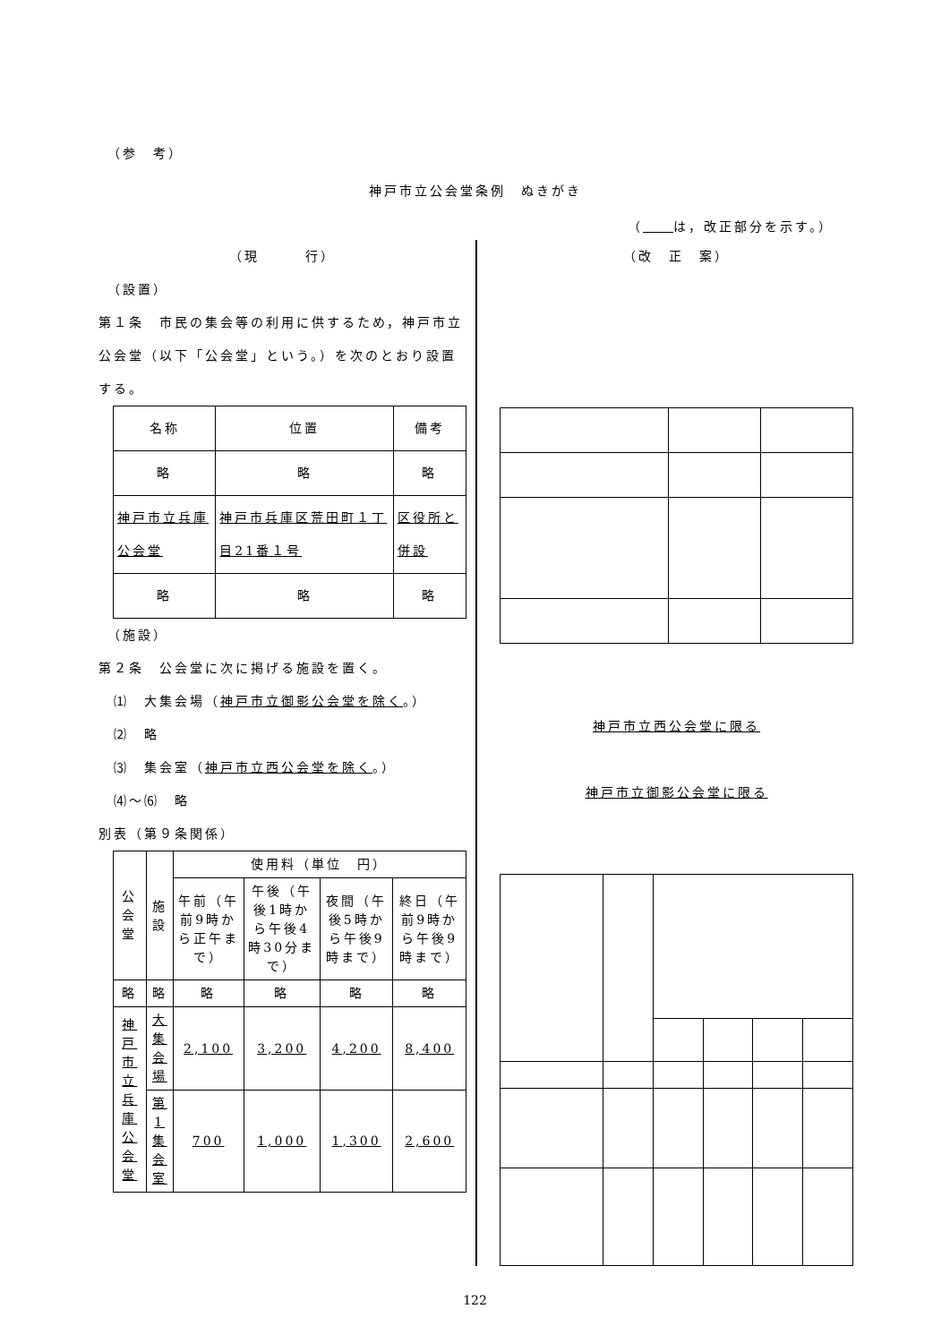（参　考）
神戸市立公会堂条例　ぬきがき
（　　 は，改正部分を示す。）
（現　　　行）
　（設置）
第１条　市民の集会等の利用に供するため，神戸市立公会堂（以下「公会堂」という。）を次のとおり設置する。
| 名称 | 位置 | 備考 |
| --- | --- | --- |
| 略 | 略 | 略 |
| 神戸市立兵庫公会堂 | 神戸市兵庫区荒田町１丁目21番１号 | 区役所と併設 |
| 略 | 略 | 略 |
　（施設）
第２条　公会堂に次に掲げる施設を置く。
　⑴　大集会場（神戸市立御影公会堂を除く。）
　⑵　略
　⑶　集会室（神戸市立西公会堂を除く。）
　⑷～⑹　略
別表（第９条関係）
| 公会堂 | 施設 | 使用料（単位 円） | | | |
| --- | --- | --- | --- | --- | --- |
| | | 午前（午前9時から正午まで） | 午後（午後1時から午後4時30分まで） | 夜間（午後5時から午後9時まで） | 終日（午前9時から午後9時まで） |
| 略 | 略 | 略 | 略 | 略 | 略 |
| 神戸市立兵庫公会堂 | 大集会場 | 2,100 | 3,200 | 4,200 | 8,400 |
| | 第1集会室 | 700 | 1,000 | 1,300 | 2,600 |
（改　正　案）
神戸市立西公会堂に限る
神戸市立御影公会堂に限る
122